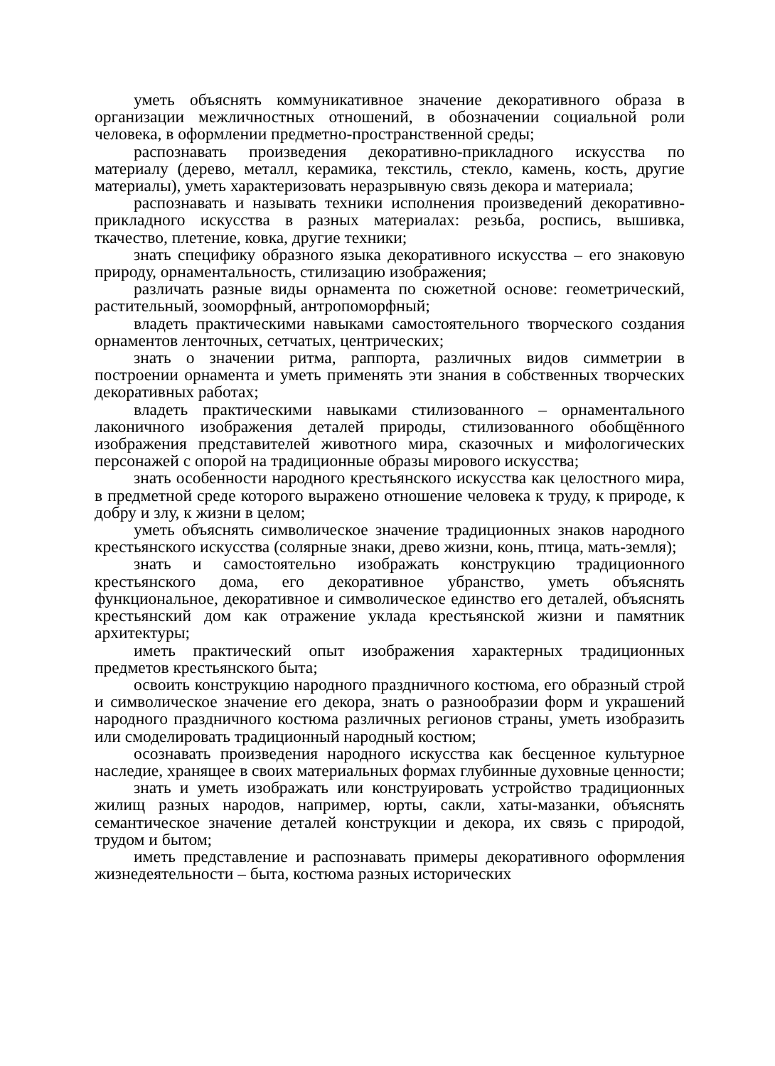уметь объяснять коммуникативное значение декоративного образа в организации межличностных отношений, в обозначении социальной роли человека, в оформлении предметно-пространственной среды;
распознавать произведения декоративно-прикладного искусства по материалу (дерево, металл, керамика, текстиль, стекло, камень, кость, другие материалы), уметь характеризовать неразрывную связь декора и материала;
распознавать и называть техники исполнения произведений декоративно-прикладного искусства в разных материалах: резьба, роспись, вышивка, ткачество, плетение, ковка, другие техники;
знать специфику образного языка декоративного искусства – его знаковую природу, орнаментальность, стилизацию изображения;
различать разные виды орнамента по сюжетной основе: геометрический, растительный, зооморфный, антропоморфный;
владеть практическими навыками самостоятельного творческого создания орнаментов ленточных, сетчатых, центрических;
знать о значении ритма, раппорта, различных видов симметрии в построении орнамента и уметь применять эти знания в собственных творческих декоративных работах;
владеть практическими навыками стилизованного – орнаментального лаконичного изображения деталей природы, стилизованного обобщённого изображения представителей животного мира, сказочных и мифологических персонажей с опорой на традиционные образы мирового искусства;
знать особенности народного крестьянского искусства как целостного мира, в предметной среде которого выражено отношение человека к труду, к природе, к добру и злу, к жизни в целом;
уметь объяснять символическое значение традиционных знаков народного крестьянского искусства (солярные знаки, древо жизни, конь, птица, мать-земля);
знать и самостоятельно изображать конструкцию традиционного крестьянского дома, его декоративное убранство, уметь объяснять функциональное, декоративное и символическое единство его деталей, объяснять крестьянский дом как отражение уклада крестьянской жизни и памятник архитектуры;
иметь практический опыт изображения характерных традиционных предметов крестьянского быта;
освоить конструкцию народного праздничного костюма, его образный строй и символическое значение его декора, знать о разнообразии форм и украшений народного праздничного костюма различных регионов страны, уметь изобразить или смоделировать традиционный народный костюм;
осознавать произведения народного искусства как бесценное культурное наследие, хранящее в своих материальных формах глубинные духовные ценности;
знать и уметь изображать или конструировать устройство традиционных жилищ разных народов, например, юрты, сакли, хаты-мазанки, объяснять семантическое значение деталей конструкции и декора, их связь с природой, трудом и бытом;
иметь представление и распознавать примеры декоративного оформления жизнедеятельности – быта, костюма разных исторических